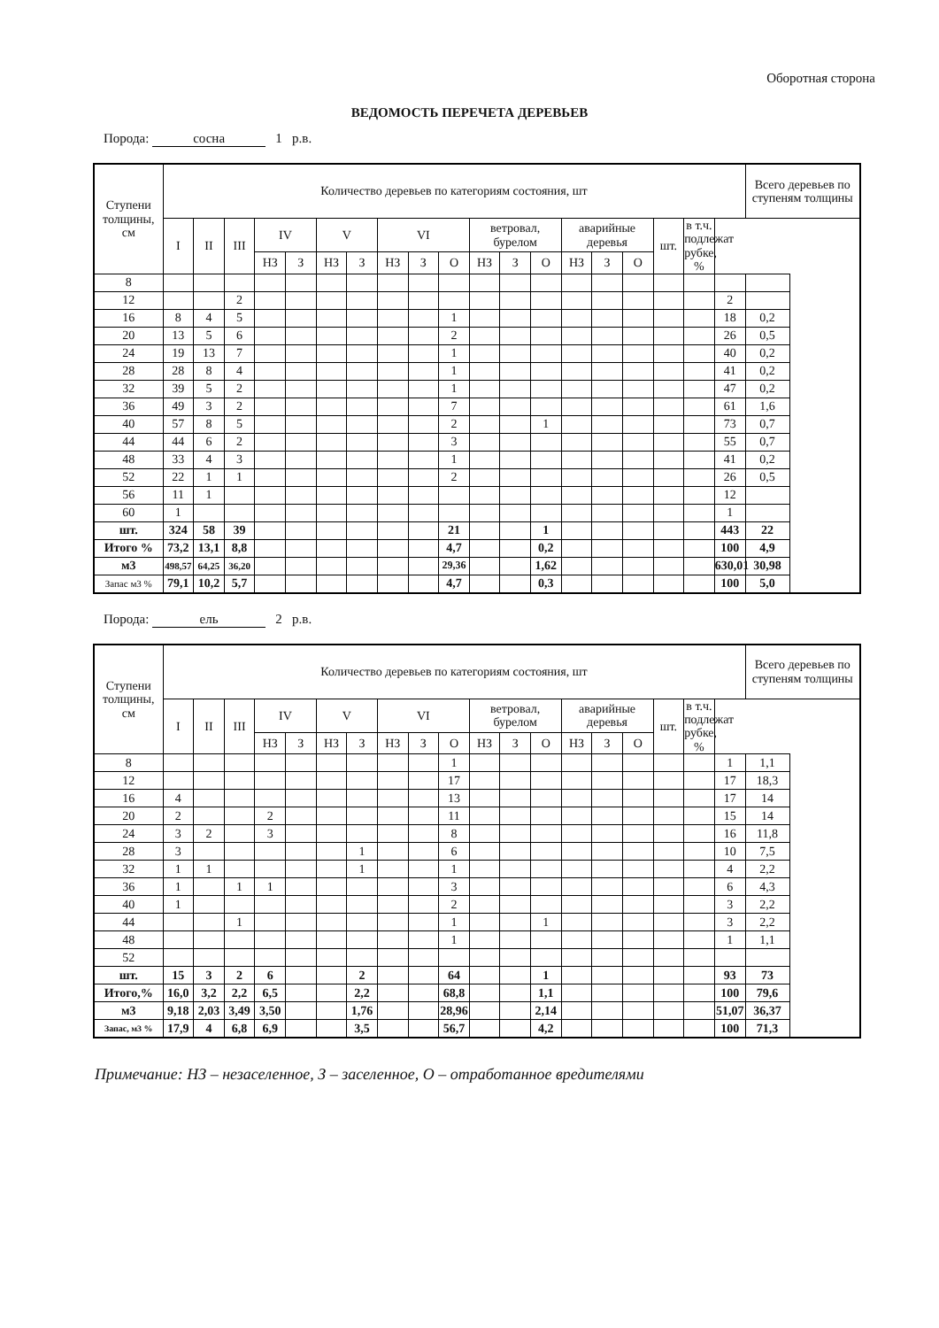Оборотная сторона
ВЕДОМОСТЬ ПЕРЕЧЕТА ДЕРЕВЬЕВ
Порода: сосна 1 р.в.
| Ступени толщины, см | Количество деревьев по категориям состояния, шт | | | | | | | | | | | | | | | | | | | Всего деревьев по ступеням толщины |
| --- | --- | --- | --- | --- | --- | --- | --- | --- | --- | --- | --- | --- | --- | --- | --- | --- | --- | --- | --- | --- |
| | I | II | III | IV | | V | | VI | | | ветровал, бурелом | | | аварийные деревья | | | шт. | в т.ч. подлежат рубке, % | | |
| | | | | НЗ | З | НЗ | З | НЗ | З | О | НЗ | З | О | НЗ | З | О | | | | |
| 8 | | | | | | | | | | | | | | | | | | | | |
| 12 | | | 2 | | | | | | | | | | | | | | | | 2 | |
| 16 | 8 | 4 | 5 | | | | | | | 1 | | | | | | | | | 18 | 0,2 |
| 20 | 13 | 5 | 6 | | | | | | | 2 | | | | | | | | | 26 | 0,5 |
| 24 | 19 | 13 | 7 | | | | | | | 1 | | | | | | | | | 40 | 0,2 |
| 28 | 28 | 8 | 4 | | | | | | | 1 | | | | | | | | | 41 | 0,2 |
| 32 | 39 | 5 | 2 | | | | | | | 1 | | | | | | | | | 47 | 0,2 |
| 36 | 49 | 3 | 2 | | | | | | | 7 | | | | | | | | | 61 | 1,6 |
| 40 | 57 | 8 | 5 | | | | | | | 2 | | | 1 | | | | | | 73 | 0,7 |
| 44 | 44 | 6 | 2 | | | | | | | 3 | | | | | | | | | 55 | 0,7 |
| 48 | 33 | 4 | 3 | | | | | | | 1 | | | | | | | | | 41 | 0,2 |
| 52 | 22 | 1 | 1 | | | | | | | 2 | | | | | | | | | 26 | 0,5 |
| 56 | 11 | 1 | | | | | | | | | | | | | | | | | 12 | |
| 60 | 1 | | | | | | | | | | | | | | | | | | 1 | |
| шт. | 324 | 58 | 39 | | | | | | | 21 | | | 1 | | | | | | 443 | 22 |
| Итого % | 73,2 | 13,1 | 8,8 | | | | | | | 4,7 | | | 0,2 | | | | | | 100 | 4,9 |
| м3 | 498,57 | 64,25 | 36,20 | | | | | | | 29,36 | | | 1,62 | | | | | | 630,01 | 30,98 |
| Запас м3 % | 79,1 | 10,2 | 5,7 | | | | | | | 4,7 | | | 0,3 | | | | | | 100 | 5,0 |
Порода: ель 2 р.в.
| Ступени толщины, см | Количество деревьев по категориям состояния, шт | | | | | | | | | | | | | | | | | | | Всего деревьев по ступеням толщины |
| --- | --- | --- | --- | --- | --- | --- | --- | --- | --- | --- | --- | --- | --- | --- | --- | --- | --- | --- | --- | --- |
| | I | II | III | IV | | V | | VI | | | ветровал, бурелом | | | аварийные деревья | | | шт. | в т.ч. подлежат рубке, % | | |
| | | | | НЗ | З | НЗ | З | НЗ | З | О | НЗ | З | О | НЗ | З | О | | | | |
| 8 | | | | | | | | | | 1 | | | | | | | | | 1 | 1,1 |
| 12 | | | | | | | | | | 17 | | | | | | | | | 17 | 18,3 |
| 16 | 4 | | | | | | | | | 13 | | | | | | | | | 17 | 14 |
| 20 | 2 | | | 2 | | | | | | 11 | | | | | | | | | 15 | 14 |
| 24 | 3 | 2 | | 3 | | | | | | 8 | | | | | | | | | 16 | 11,8 |
| 28 | 3 | | | | | | 1 | | | 6 | | | | | | | | | 10 | 7,5 |
| 32 | 1 | 1 | | | | | 1 | | | 1 | | | | | | | | | 4 | 2,2 |
| 36 | 1 | | 1 | 1 | | | | | | 3 | | | | | | | | | 6 | 4,3 |
| 40 | 1 | | | | | | | | | 2 | | | | | | | | | 3 | 2,2 |
| 44 | | | 1 | | | | | | | 1 | | | 1 | | | | | | 3 | 2,2 |
| 48 | | | | | | | | | | 1 | | | | | | | | | 1 | 1,1 |
| 52 | | | | | | | | | | | | | | | | | | | | |
| шт. | 15 | 3 | 2 | 6 | | | 2 | | | 64 | | | 1 | | | | | | 93 | 73 |
| Итого,% | 16,0 | 3,2 | 2,2 | 6,5 | | | 2,2 | | | 68,8 | | | 1,1 | | | | | | 100 | 79,6 |
| м3 | 9,18 | 2,03 | 3,49 | 3,50 | | | 1,76 | | | 28,96 | | | 2,14 | | | | | | 51,07 | 36,37 |
| Запас, м3 % | 17,9 | 4 | 6,8 | 6,9 | | | 3,5 | | | 56,7 | | | 4,2 | | | | | | 100 | 71,3 |
Примечание: НЗ – незаселенное, З – заселенное, О – отработанное вредителями